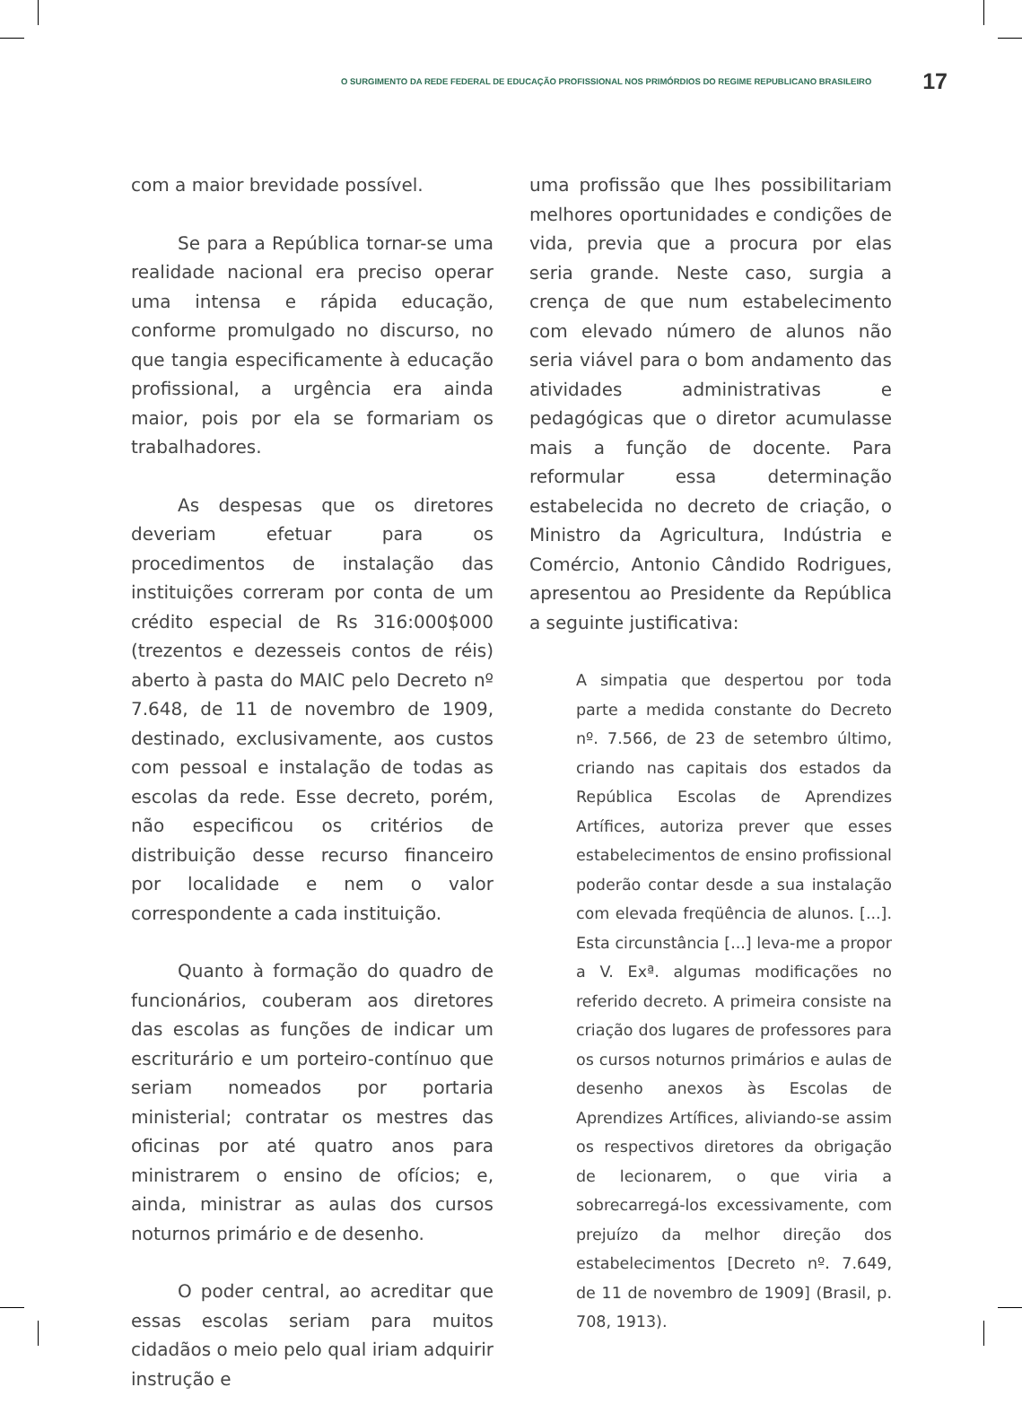O SURGIMENTO DA REDE FEDERAL DE EDUCAÇÃO PROFISSIONAL NOS PRIMÓRDIOS DO REGIME REPUBLICANO BRASILEIRO 17
com a maior brevidade possível.
Se para a República tornar-se uma realidade nacional era preciso operar uma intensa e rápida educação, conforme promulgado no discurso, no que tangia especificamente à educação profissional, a urgência era ainda maior, pois por ela se formariam os trabalhadores.
As despesas que os diretores deveriam efetuar para os procedimentos de instalação das instituições correram por conta de um crédito especial de Rs 316:000$000 (trezentos e dezesseis contos de réis) aberto à pasta do MAIC pelo Decreto nº 7.648, de 11 de novembro de 1909, destinado, exclusivamente, aos custos com pessoal e instalação de todas as escolas da rede. Esse decreto, porém, não especificou os critérios de distribuição desse recurso financeiro por localidade e nem o valor correspondente a cada instituição.
Quanto à formação do quadro de funcionários, couberam aos diretores das escolas as funções de indicar um escriturário e um porteiro-contínuo que seriam nomeados por portaria ministerial; contratar os mestres das oficinas por até quatro anos para ministrarem o ensino de ofícios; e, ainda, ministrar as aulas dos cursos noturnos primário e de desenho.
O poder central, ao acreditar que essas escolas seriam para muitos cidadãos o meio pelo qual iriam adquirir instrução e
uma profissão que lhes possibilitariam melhores oportunidades e condições de vida, previa que a procura por elas seria grande. Neste caso, surgia a crença de que num estabelecimento com elevado número de alunos não seria viável para o bom andamento das atividades administrativas e pedagógicas que o diretor acumulasse mais a função de docente. Para reformular essa determinação estabelecida no decreto de criação, o Ministro da Agricultura, Indústria e Comércio, Antonio Cândido Rodrigues, apresentou ao Presidente da República a seguinte justificativa:
A simpatia que despertou por toda parte a medida constante do Decreto nº. 7.566, de 23 de setembro último, criando nas capitais dos estados da República Escolas de Aprendizes Artífices, autoriza prever que esses estabelecimentos de ensino profissional poderão contar desde a sua instalação com elevada freqüência de alunos. [...]. Esta circunstância [...] leva-me a propor a V. Exª. algumas modificações no referido decreto. A primeira consiste na criação dos lugares de professores para os cursos noturnos primários e aulas de desenho anexos às Escolas de Aprendizes Artífices, aliviando-se assim os respectivos diretores da obrigação de lecionarem, o que viria a sobrecarregá-los excessivamente, com prejuízo da melhor direção dos estabelecimentos [Decreto nº. 7.649, de 11 de novembro de 1909] (Brasil, p. 708, 1913).